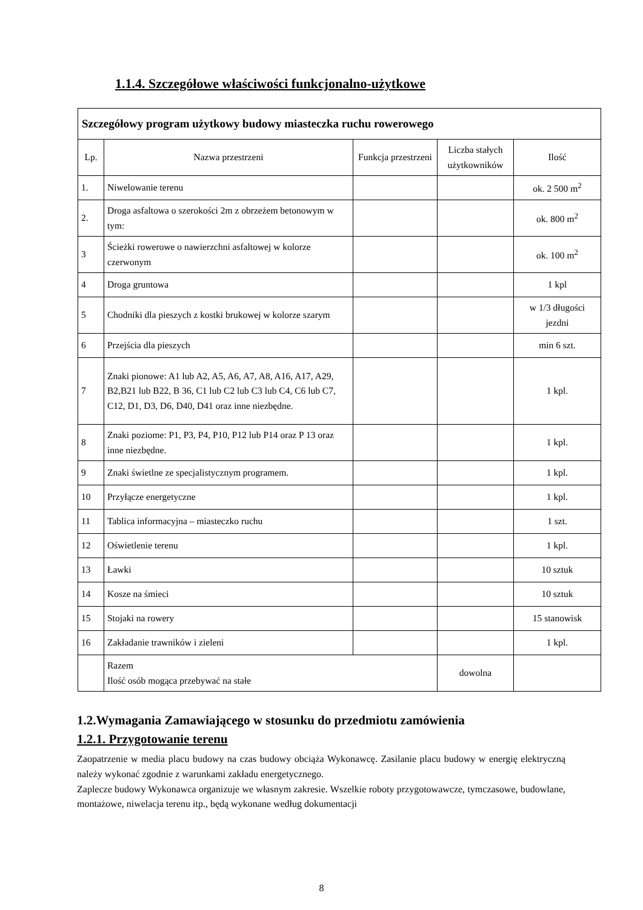1.1.4. Szczegółowe właściwości funkcjonalno-użytkowe
| Szczegółowy program użytkowy budowy miasteczka ruchu rowerowego | | | | |
| --- | --- | --- | --- | --- |
| Lp. | Nazwa przestrzeni | Funkcja przestrzeni | Liczba stałych użytkowników | Ilość |
| 1. | Niwelowanie terenu | | | ok. 2 500 m<sup>2</sup> |
| 2. | Droga asfaltowa o szerokości 2m z obrzeżem betonowym w tym: | | | ok. 800 m<sup>2</sup> |
| 3 | Ścieżki rowerowe o nawierzchni asfaltowej w kolorze czerwonym | | | ok. 100 m<sup>2</sup> |
| 4 | Droga gruntowa | | | 1 kpl |
| 5 | Chodniki dla pieszych z kostki brukowej w kolorze szarym | | | w 1/3 długości jezdni |
| 6 | Przejścia dla pieszych | | | min 6 szt. |
| 7 | Znaki pionowe: A1 lub A2, A5, A6, A7, A8, A16, A17, A29, B2,B21 lub B22, B 36, C1 lub C2 lub C3 lub C4, C6 lub C7, C12, D1, D3, D6, D40, D41 oraz inne niezbędne. | | | 1 kpl. |
| 8 | Znaki poziome: P1, P3, P4, P10, P12 lub P14 oraz P 13 oraz inne niezbędne. | | | 1 kpl. |
| 9 | Znaki świetlne ze specjalistycznym programem. | | | 1 kpl. |
| 10 | Przyłącze energetyczne | | | 1 kpl. |
| 11 | Tablica informacyjna – miasteczko ruchu | | | 1 szt. |
| 12 | Oświetlenie terenu | | | 1 kpl. |
| 13 | Ławki | | | 10 sztuk |
| 14 | Kosze na śmieci | | | 10 sztuk |
| 15 | Stojaki na rowery | | | 15 stanowisk |
| 16 | Zakładanie trawników i zieleni | | | 1 kpl. |
| | Razem Ilość osób mogąca przebywać na stałe | | dowolna | |
1.2.Wymagania Zamawiającego w stosunku do przedmiotu zamówienia
1.2.1. Przygotowanie terenu
Zaopatrzenie w media placu budowy na czas budowy obciąża Wykonawcę. Zasilanie placu budowy w energię elektryczną należy wykonać zgodnie z warunkami zakładu energetycznego.
Zaplecze budowy Wykonawca organizuje we własnym zakresie. Wszelkie roboty przygotowawcze, tymczasowe, budowlane, montażowe, niwelacja terenu itp., będą wykonane według dokumentacji
8